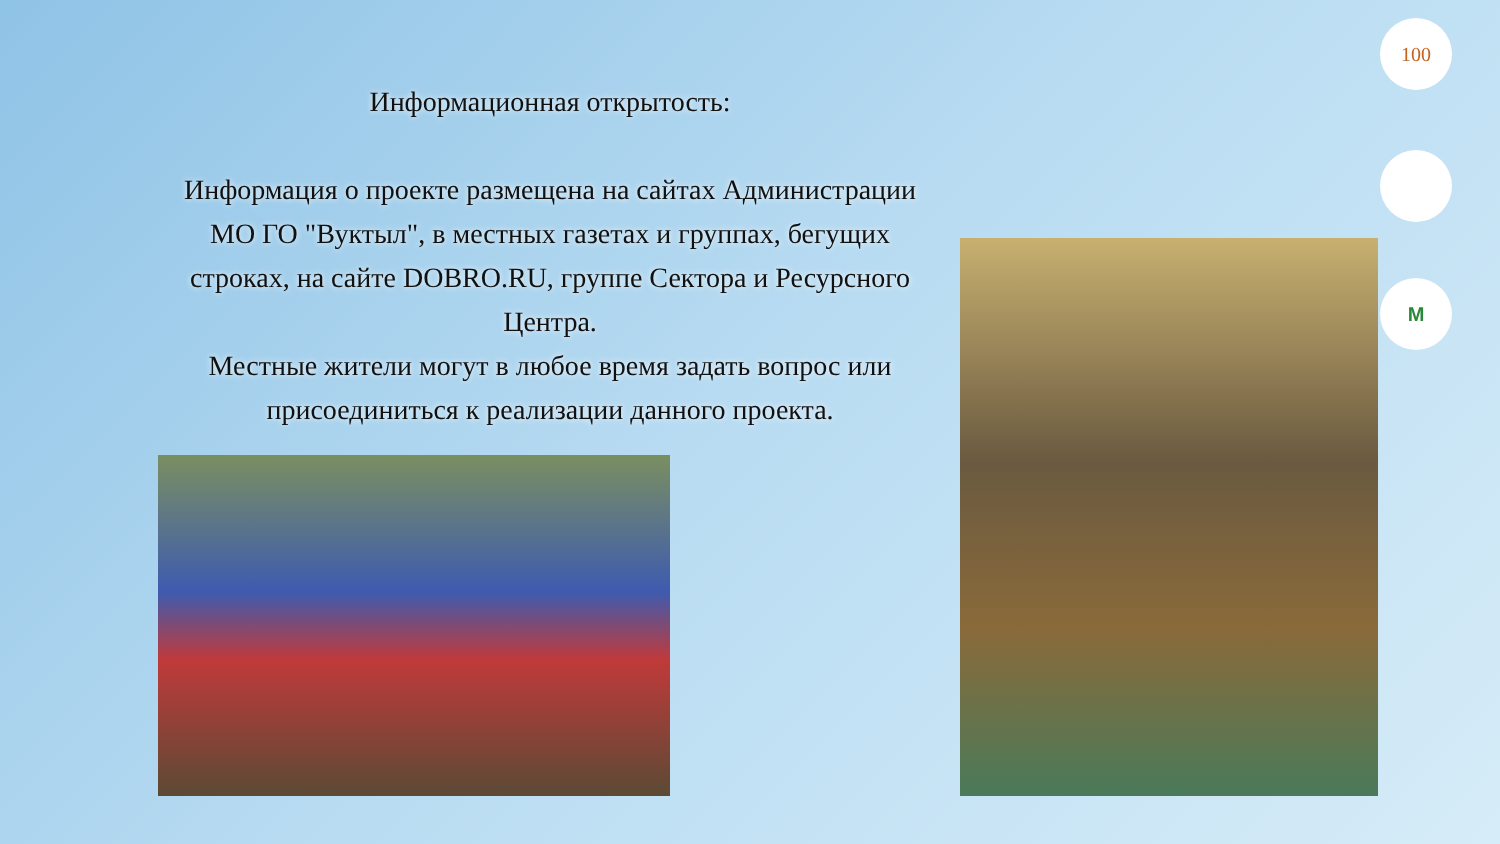Информационная открытость:
Информация о проекте размещена на сайтах Администрации МО ГО "Вуктыл", в местных газетах и группах, бегущих строках, на сайте DOBRO.RU, группе Сектора и Ресурсного Центра.
Местные жители могут в любое время задать вопрос или присоединиться к реализации данного проекта.
100
M